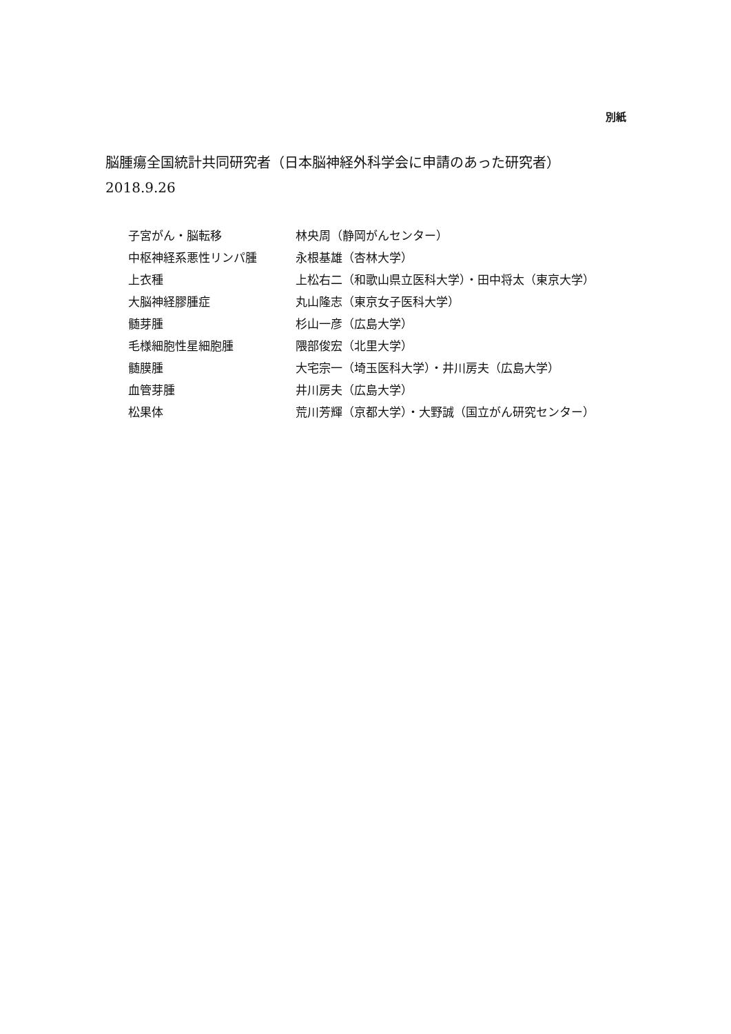別紙
脳腫瘍全国統計共同研究者（日本脳神経外科学会に申請のあった研究者）
2018.9.26
| 子宮がん・脳転移 | 林央周（静岡がんセンター） |
| 中枢神経系悪性リンパ腫 | 永根基雄（杏林大学） |
| 上衣種 | 上松右二（和歌山県立医科大学）・田中将太（東京大学） |
| 大脳神経膠腫症 | 丸山隆志（東京女子医科大学） |
| 髄芽腫 | 杉山一彦（広島大学） |
| 毛様細胞性星細胞腫 | 隈部俊宏（北里大学） |
| 髄膜腫 | 大宅宗一（埼玉医科大学）・井川房夫（広島大学） |
| 血管芽腫 | 井川房夫（広島大学） |
| 松果体 | 荒川芳輝（京都大学）・大野誠（国立がん研究センター） |